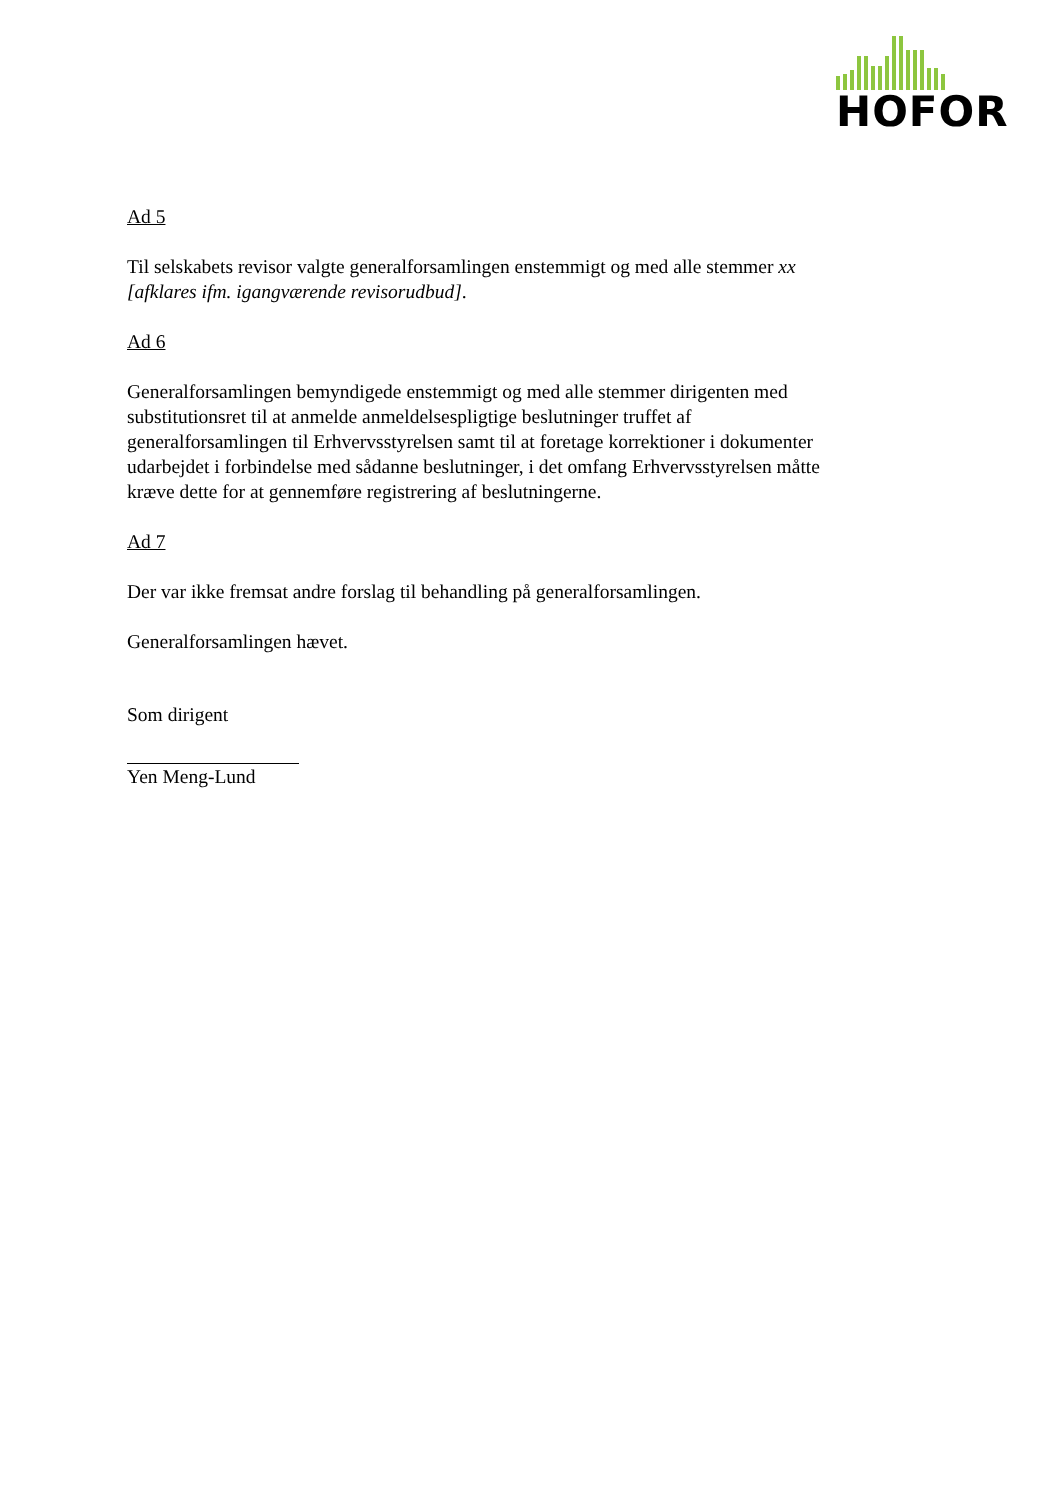HOFOR
Ad 5
Til selskabets revisor valgte generalforsamlingen enstemmigt og med alle stemmer xx [afklares ifm. igangværende revisorudbud].
Ad 6
Generalforsamlingen bemyndigede enstemmigt og med alle stemmer dirigenten med substitutionsret til at anmelde anmeldelsespligtige beslutninger truffet af generalforsamlingen til Erhvervsstyrelsen samt til at foretage korrektioner i dokumenter udarbejdet i forbindelse med sådanne beslutninger, i det omfang Erhvervsstyrelsen måtte kræve dette for at gennemføre registrering af beslutningerne.
Ad 7
Der var ikke fremsat andre forslag til behandling på generalforsamlingen.
Generalforsamlingen hævet.
Som dirigent
Yen Meng-Lund